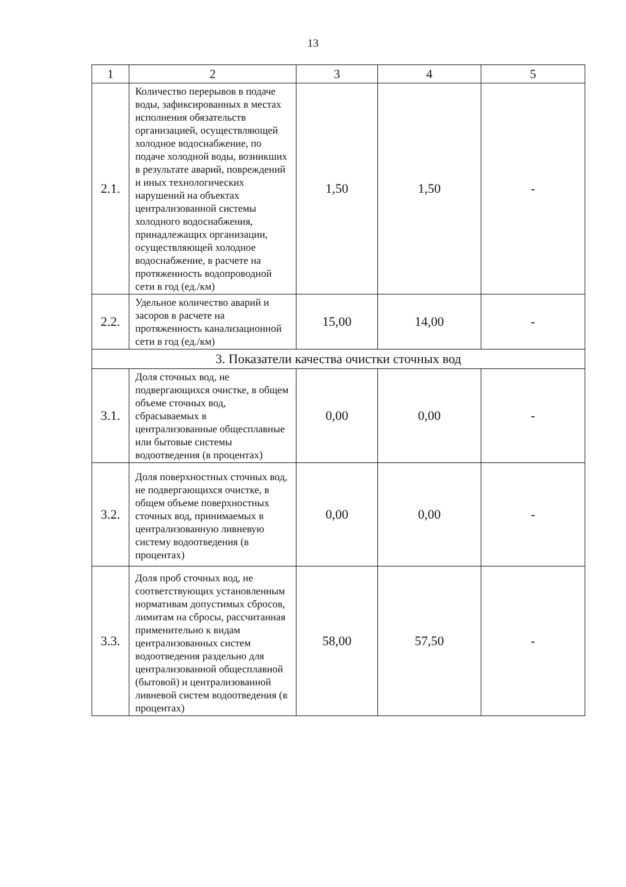13
| 1 | 2 | 3 | 4 | 5 |
| --- | --- | --- | --- | --- |
| 2.1. | Количество перерывов в подаче воды, зафиксированных в местах исполнения обязательств организацией, осуществляющей холодное водоснабжение, по подаче холодной воды, возникших в результате аварий, повреждений и иных технологических нарушений на объектах централизованной системы холодного водоснабжения, принадлежащих организации, осуществляющей холодное водоснабжение, в расчете на протяженность водопроводной сети в год (ед./км) | 1,50 | 1,50 | - |
| 2.2. | Удельное количество аварий и засоров в расчете на протяженность канализационной сети в год (ед./км) | 15,00 | 14,00 | - |
| 3. Показатели качества очистки сточных вод | | | | |
| 3.1. | Доля сточных вод, не подвергающихся очистке, в общем объеме сточных вод, сбрасываемых в централизованные общесплавные или бытовые системы водоотведения (в процентах) | 0,00 | 0,00 | - |
| 3.2. | Доля поверхностных сточных вод, не подвергающихся очистке, в общем объеме поверхностных сточных вод, принимаемых в централизованную ливневую систему водоотведения (в процентах) | 0,00 | 0,00 | - |
| 3.3. | Доля проб сточных вод, не соответствующих установленным нормативам допустимых сбросов, лимитам на сбросы, рассчитанная применительно к видам централизованных систем водоотведения раздельно для централизованной общесплавной (бытовой) и централизованной ливневой систем водоотведения (в процентах) | 58,00 | 57,50 | - |